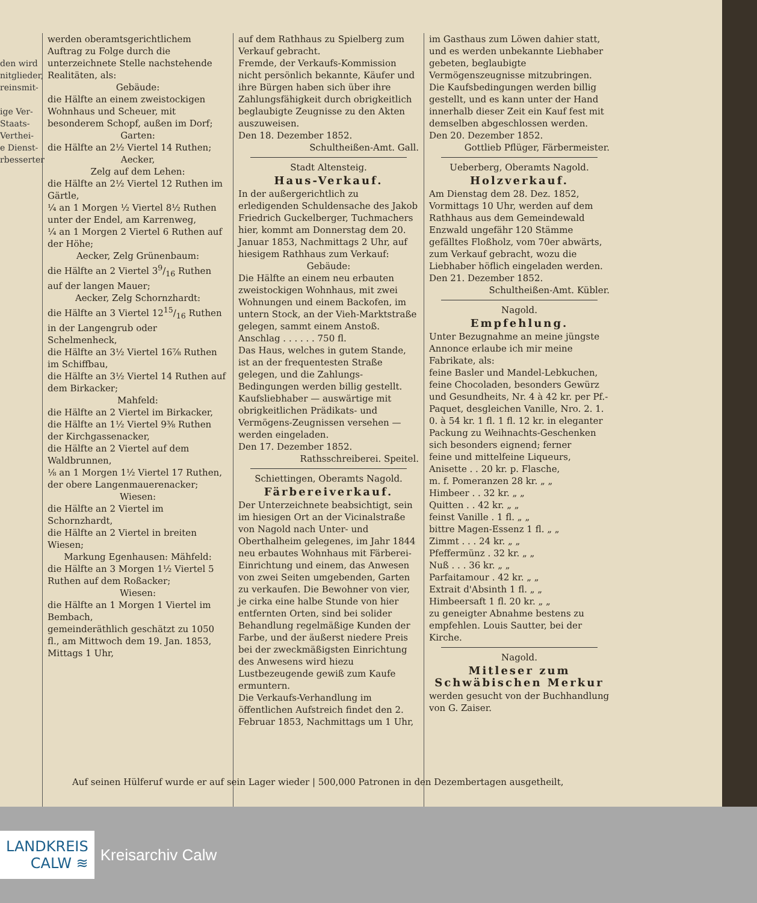den wird
nitglieder,
reinsmit-
ige Ver-
Staats-
Verthei-
e Dienst-
rbesserter
werden oberamtsgerichtlichem Auftrag zu Folge durch die unterzeichnete Stelle nachstehende Realitäten, als:
Gebäude:
die Hälfte an einem zweistockigen Wohnhaus und Scheuer, mit besonderem Schopf, außen im Dorf;
Garten:
die Hälfte an 2½ Viertel 14 Ruthen;
Aecker,
Zelg auf dem Lehen:
die Hälfte an 2½ Viertel 12 Ruthen im Gärtle,
¼ an 1 Morgen ½ Viertel 8½ Ruthen unter der Endel, am Karrenweg,
¼ an 1 Morgen 2 Viertel 6 Ruthen auf der Höhe;
Aecker, Zelg Grünenbaum:
die Hälfte an 2 Viertel 39/16 Ruthen auf der langen Mauer;
Aecker, Zelg Schornzhardt:
die Hälfte an 3 Viertel 1215/16 Ruthen in der Langengrub oder Schelmenheck,
die Hälfte an 3½ Viertel 16⅞ Ruthen im Schiffbau,
die Hälfte an 3½ Viertel 14 Ruthen auf dem Birkacker;
Mahfeld:
die Hälfte an 2 Viertel im Birkacker,
die Hälfte an 1½ Viertel 9⅜ Ruthen der Kirchgassenacker,
die Hälfte an 2 Viertel auf dem Waldbrunnen,
⅛ an 1 Morgen 1½ Viertel 17 Ruthen, der obere Langenmauerenacker;
Wiesen:
die Hälfte an 2 Viertel im Schornzhardt,
die Hälfte an 2 Viertel in breiten Wiesen;
Markung Egenhausen: Mähfeld:
die Hälfte an 3 Morgen 1½ Viertel 5 Ruthen auf dem Roßacker;
Wiesen:
die Hälfte an 1 Morgen 1 Viertel im Bembach,
gemeinderäthlich geschätzt zu 1050 fl., am Mittwoch dem 19. Jan. 1853, Mittags 1 Uhr,
auf dem Rathhaus zu Spielberg zum Verkauf gebracht.
Fremde, der Verkaufs-Kommission nicht persönlich bekannte, Käufer und ihre Bürgen haben sich über ihre Zahlungsfähigkeit durch obrigkeitlich beglaubigte Zeugnisse zu den Akten auszuweisen.
Den 18. Dezember 1852.
Schultheißen-Amt. Gall.
Stadt Altensteig.
Haus-Verkauf.
In der außergerichtlich zu erledigenden Schuldensache des Jakob Friedrich Guckelberger, Tuchmachers hier, kommt am Donnerstag dem 20. Januar 1853, Nachmittags 2 Uhr, auf hiesigem Rathhaus zum Verkauf:
Gebäude:
Die Hälfte an einem neu erbauten zweistockigen Wohnhaus, mit zwei Wohnungen und einem Backofen, im untern Stock, an der Vieh-Marktstraße gelegen, sammt einem Anstoß.
Anschlag . . . . . . 750 fl.
Das Haus, welches in gutem Stande, ist an der frequentesten Straße gelegen, und die Zahlungs-Bedingungen werden billig gestellt.
Kaufsliebhaber — auswärtige mit obrigkeitlichen Prädikats- und Vermögens-Zeugnissen versehen — werden eingeladen.
Den 17. Dezember 1852.
Rathsschreiberei. Speitel.
Schiettingen, Oberamts Nagold.
Färbereiverkauf.
Der Unterzeichnete beabsichtigt, sein im hiesigen Ort an der Vicinalstraße von Nagold nach Unter- und Oberthalheim gelegenes, im Jahr 1844 neu erbautes Wohnhaus mit Färberei-Einrichtung und einem, das Anwesen von zwei Seiten umgebenden, Garten zu verkaufen. Die Bewohner von vier, je cirka eine halbe Stunde von hier entfernten Orten, sind bei solider Behandlung regelmäßige Kunden der Farbe, und der äußerst niedere Preis bei der zweckmäßigsten Einrichtung des Anwesens wird hiezu Lustbezeugende gewiß zum Kaufe ermuntern.
Die Verkaufs-Verhandlung im öffentlichen Aufstreich findet den 2. Februar 1853, Nachmittags um 1 Uhr,
im Gasthaus zum Löwen dahier statt, und es werden unbekannte Liebhaber gebeten, beglaubigte Vermögenszeugnisse mitzubringen. Die Kaufsbedingungen werden billig gestellt, und es kann unter der Hand innerhalb dieser Zeit ein Kauf fest mit demselben abgeschlossen werden.
Den 20. Dezember 1852.
Gottlieb Pflüger, Färbermeister.
Ueberberg, Oberamts Nagold.
Holzverkauf.
Am Dienstag dem 28. Dez. 1852, Vormittags 10 Uhr, werden auf dem Rathhaus aus dem Gemeindewald Enzwald ungefähr 120 Stämme gefälltes Floßholz, vom 70er abwärts, zum Verkauf gebracht, wozu die Liebhaber höflich eingeladen werden.
Den 21. Dezember 1852.
Schultheißen-Amt. Kübler.
Nagold.
Empfehlung.
Unter Bezugnahme an meine jüngste Annonce erlaube ich mir meine Fabrikate, als:
feine Basler und Mandel-Lebkuchen, feine Chocoladen, besonders Gewürz und Gesundheits, Nr. 4 à 42 kr. per Pf.-Paquet, desgleichen Vanille, Nro. 2. 1. 0. à 54 kr. 1 fl. 1 fl. 12 kr. in eleganter Packung zu Weihnachts-Geschenken sich besonders eignend; ferner
feine und mittelfeine Liqueurs,
Anisette . . 20 kr. p. Flasche,
m. f. Pomeranzen 28 kr. „ „
Himbeer . . 32 kr. „ „
Quitten . . 42 kr. „ „
feinst Vanille . 1 fl. „ „
bittre Magen-Essenz 1 fl. „ „
Zimmt . . . 24 kr. „ „
Pfeffermünz . 32 kr. „ „
Nuß . . . 36 kr. „ „
Parfaitamour . 42 kr. „ „
Extrait d'Absinth 1 fl. „ „
Himbeersaft 1 fl. 20 kr. „ „
zu geneigter Abnahme bestens zu empfehlen. Louis Sautter, bei der Kirche.
Nagold.
Mitleser zum Schwäbischen Merkur
werden gesucht von der Buchhandlung von G. Zaiser.
Auf seinen Hülferuf wurde er auf sein Lager wieder | 500,000 Patronen in den Dezembertagen ausgetheilt,
LANDKREIS
CALW ≋
Kreisarchiv Calw